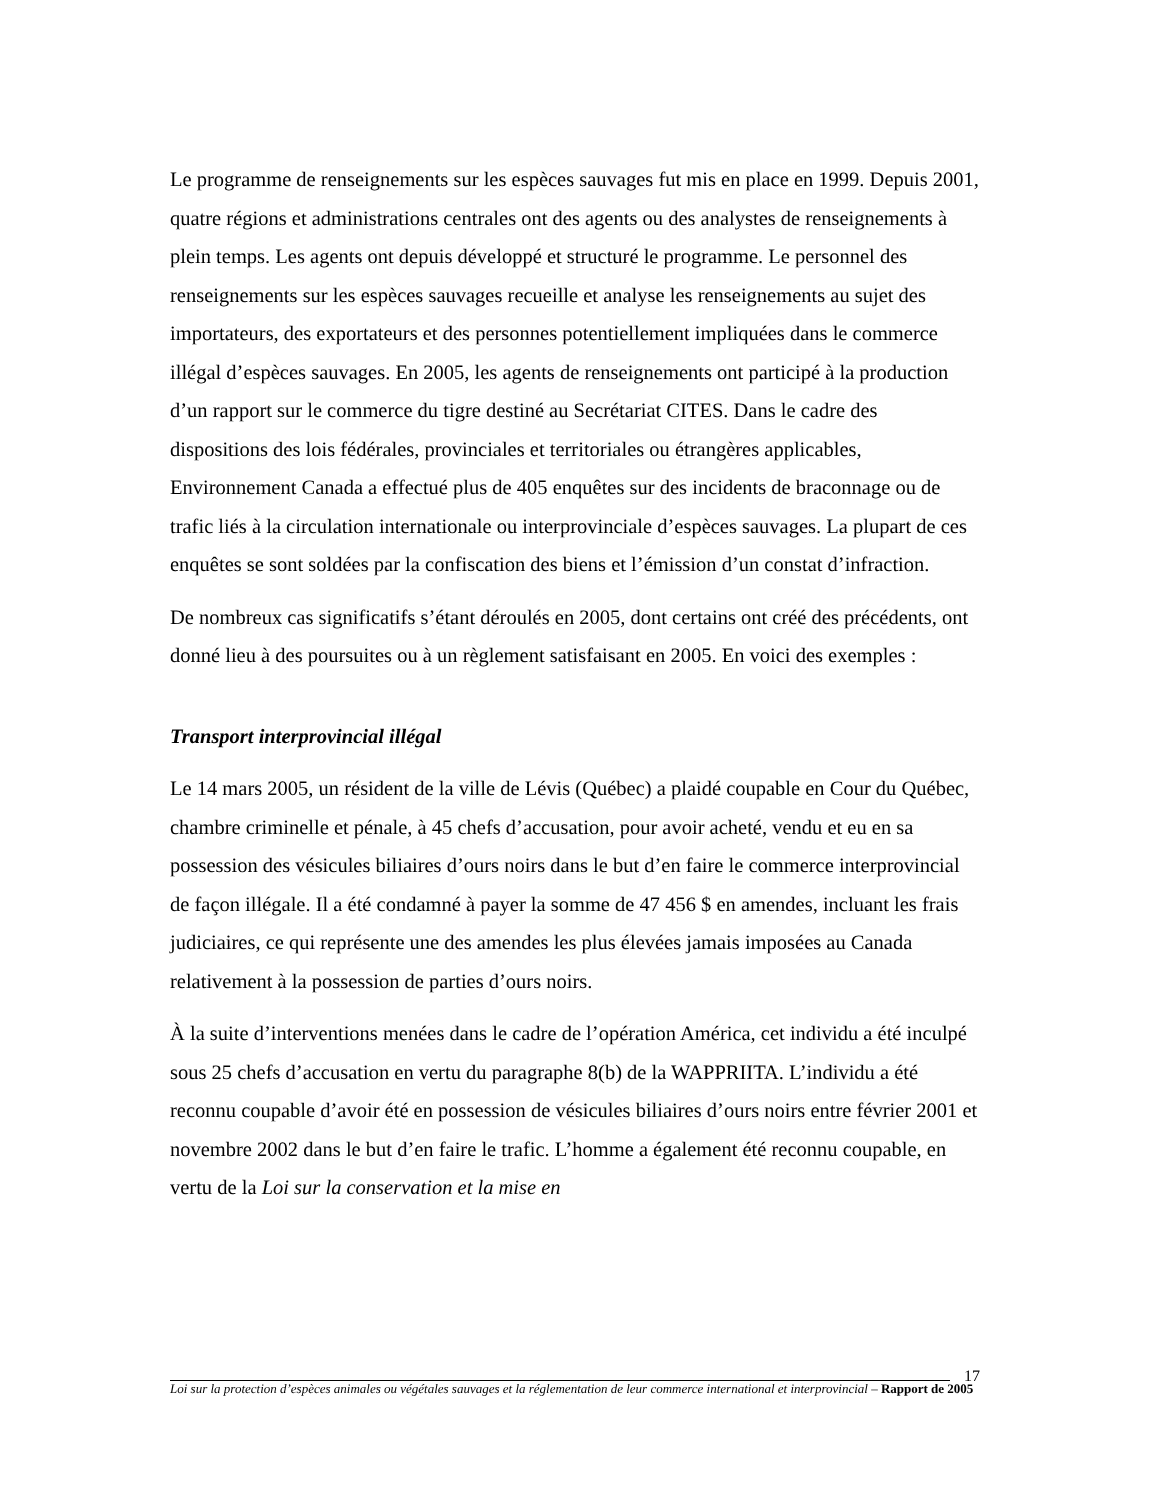Le programme de renseignements sur les espèces sauvages fut mis en place en 1999. Depuis 2001, quatre régions et administrations centrales ont des agents ou des analystes de renseignements à plein temps. Les agents ont depuis développé et structuré le programme. Le personnel des renseignements sur les espèces sauvages recueille et analyse les renseignements au sujet des importateurs, des exportateurs et des personnes potentiellement impliquées dans le commerce illégal d’espèces sauvages. En 2005, les agents de renseignements ont participé à la production d’un rapport sur le commerce du tigre destiné au Secrétariat CITES. Dans le cadre des dispositions des lois fédérales, provinciales et territoriales ou étrangères applicables, Environnement Canada a effectué plus de 405 enquêtes sur des incidents de braconnage ou de trafic liés à la circulation internationale ou interprovinciale d’espèces sauvages. La plupart de ces enquêtes se sont soldées par la confiscation des biens et l’émission d’un constat d’infraction.
De nombreux cas significatifs s’étant déroulés en 2005, dont certains ont créé des précédents, ont donné lieu à des poursuites ou à un règlement satisfaisant en 2005. En voici des exemples :
Transport interprovincial illégal
Le 14 mars 2005, un résident de la ville de Lévis (Québec) a plaidé coupable en Cour du Québec, chambre criminelle et pénale, à 45 chefs d’accusation, pour avoir acheté, vendu et eu en sa possession des vésicules biliaires d’ours noirs dans le but d’en faire le commerce interprovincial de façon illégale. Il a été condamné à payer la somme de 47 456 $ en amendes, incluant les frais judiciaires, ce qui représente une des amendes les plus élevées jamais imposées au Canada relativement à la possession de parties d’ours noirs.
À la suite d’interventions menées dans le cadre de l’opération América, cet individu a été inculpé sous 25 chefs d’accusation en vertu du paragraphe 8(b) de la WAPPRIITA. L’individu a été reconnu coupable d’avoir été en possession de vésicules biliaires d’ours noirs entre février 2001 et novembre 2002 dans le but d’en faire le trafic. L’homme a également été reconnu coupable, en vertu de la Loi sur la conservation et la mise en
17
Loi sur la protection d’espèces animales ou végétales sauvages et la réglementation de leur commerce international et interprovincial – Rapport de 2005